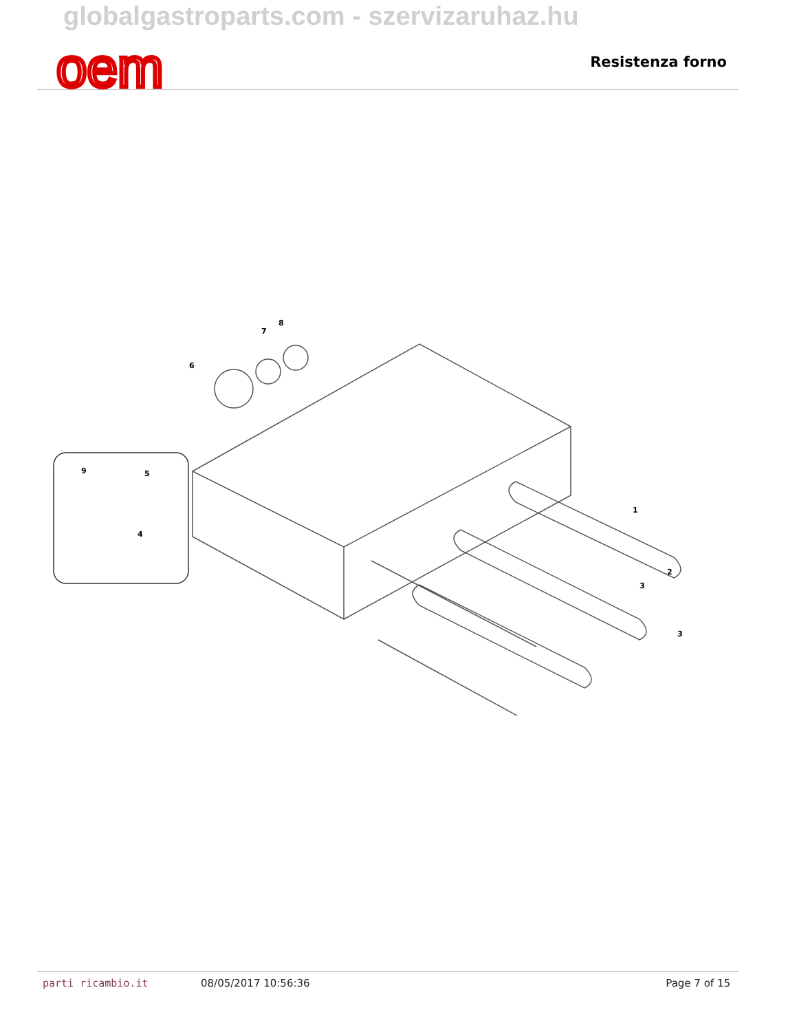globalgastroparts.com - szervizaruhaz.hu
oem
Resistenza forno
6
7
8
9
5
4
1
2
3
3
parti ricambio.it 08/05/2017 10:56:36 Page 7 of 15